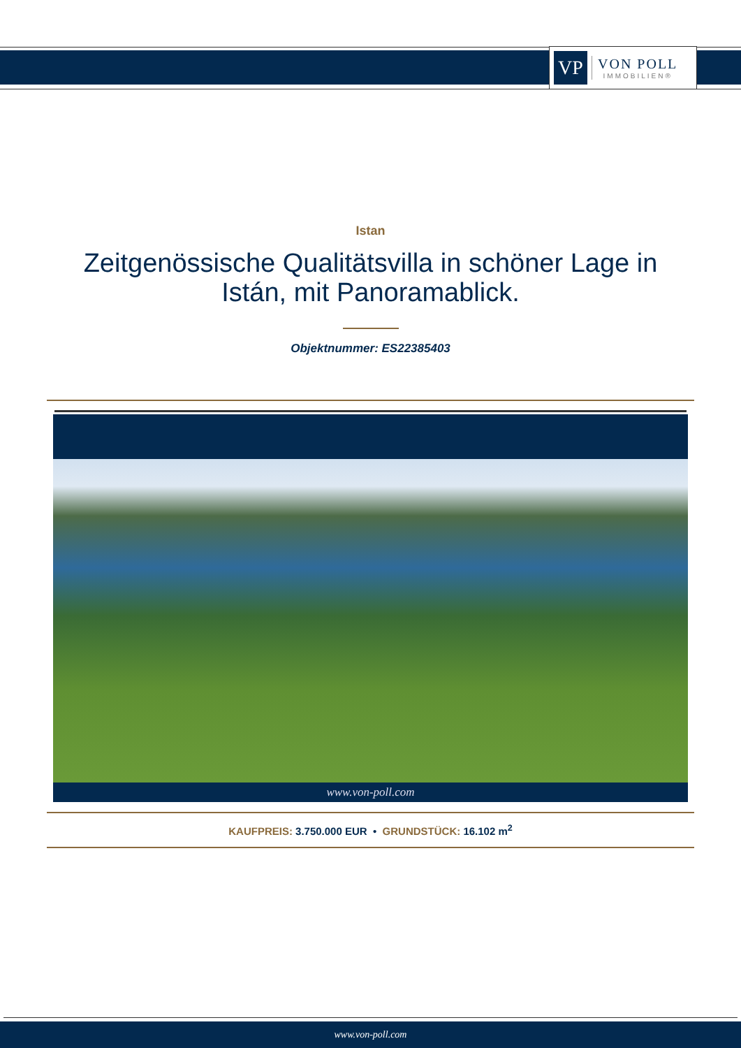VP
VON POLL
IMMOBILIEN®
Istan
Zeitgenössische Qualitätsvilla in schöner Lage in Istán, mit Panoramablick.
Objektnummer: ES22385403
www.von-poll.com
KAUFPREIS: 3.750.000 EUR • GRUNDSTÜCK: 16.102 m<sup>2</sup>
www.von-poll.com